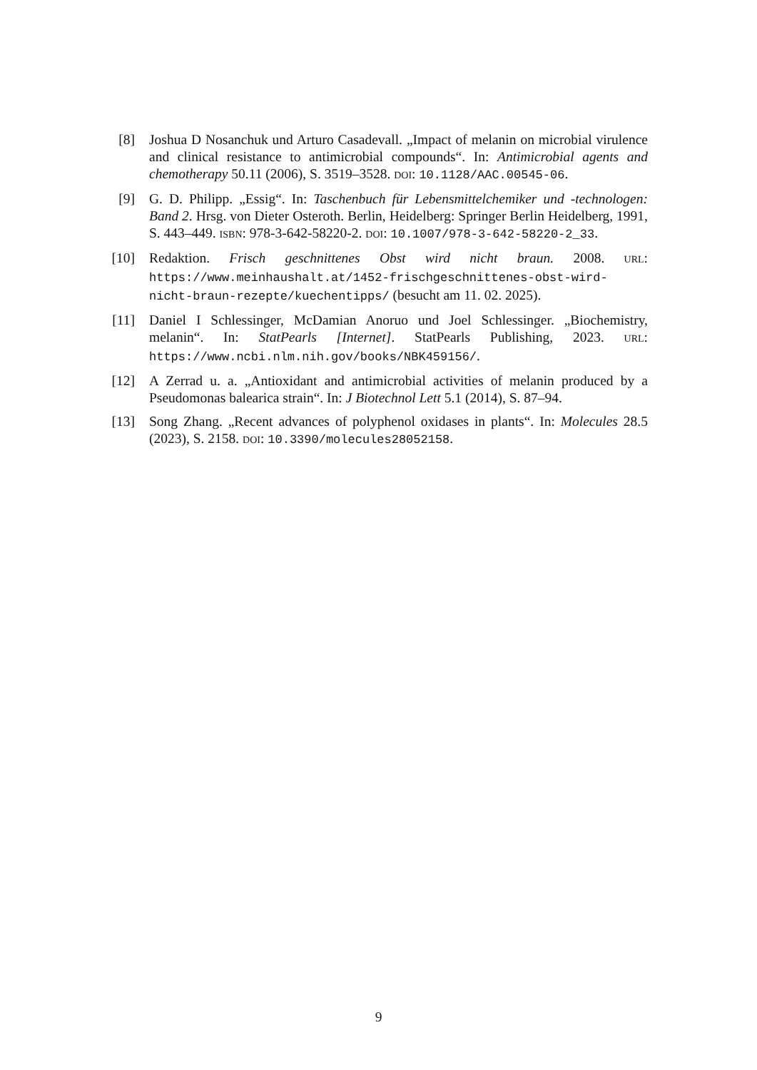[8] Joshua D Nosanchuk und Arturo Casadevall. „Impact of melanin on microbial virulence and clinical resistance to antimicrobial compounds“. In: Antimicrobial agents and chemotherapy 50.11 (2006), S. 3519–3528. DOI: 10.1128/AAC.00545-06.
[9] G. D. Philipp. „Essig“. In: Taschenbuch für Lebensmittelchemiker und -technologen: Band 2. Hrsg. von Dieter Osteroth. Berlin, Heidelberg: Springer Berlin Heidelberg, 1991, S. 443–449. ISBN: 978-3-642-58220-2. DOI: 10.1007/978-3-642-58220-2_33.
[10] Redaktion. Frisch geschnittenes Obst wird nicht braun. 2008. URL: https://www.meinhaushalt.at/1452-frischgeschnittenes-obst-wird-nicht-braun-rezepte/kuechentipps/ (besucht am 11. 02. 2025).
[11] Daniel I Schlessinger, McDamian Anoruo und Joel Schlessinger. „Biochemistry, melanin“. In: StatPearls [Internet]. StatPearls Publishing, 2023. URL: https://www.ncbi.nlm.nih.gov/books/NBK459156/.
[12] A Zerrad u. a. „Antioxidant and antimicrobial activities of melanin produced by a Pseudomonas balearica strain“. In: J Biotechnol Lett 5.1 (2014), S. 87–94.
[13] Song Zhang. „Recent advances of polyphenol oxidases in plants“. In: Molecules 28.5 (2023), S. 2158. DOI: 10.3390/molecules28052158.
9